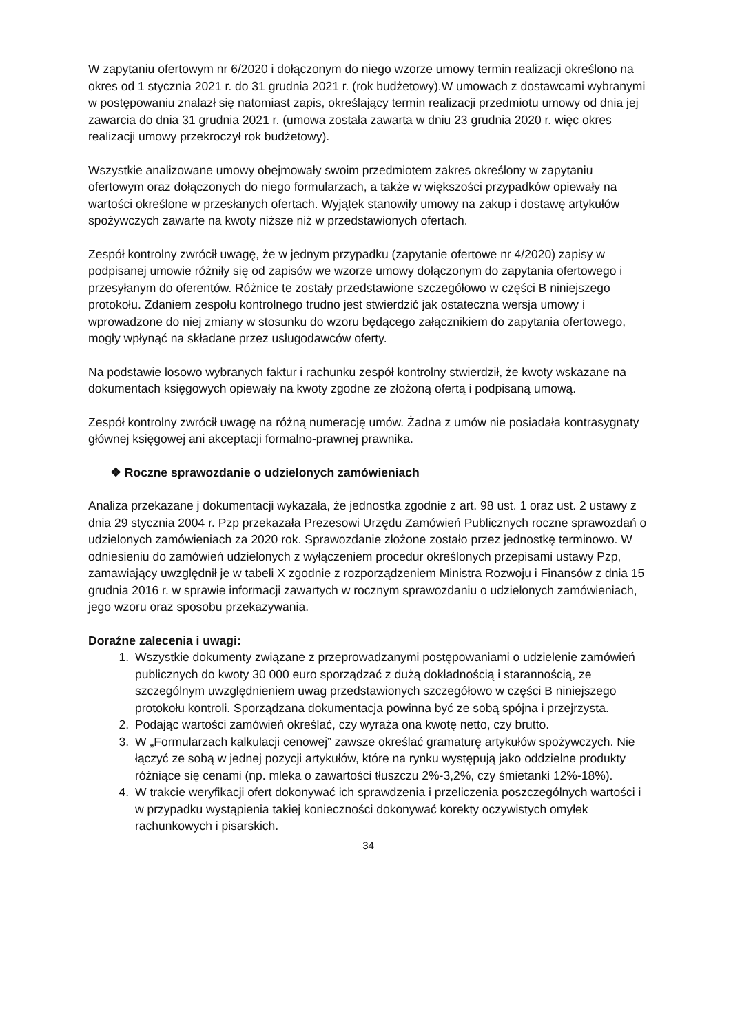W zapytaniu ofertowym nr 6/2020 i dołączonym do niego wzorze umowy termin realizacji określono na okres od 1 stycznia 2021 r. do 31 grudnia 2021 r. (rok budżetowy).W umowach z dostawcami wybranymi w postępowaniu znalazł się natomiast zapis, określający termin realizacji przedmiotu umowy od dnia jej zawarcia do dnia 31 grudnia 2021 r. (umowa została zawarta w dniu 23 grudnia 2020 r. więc okres realizacji umowy przekroczył rok budżetowy).
Wszystkie analizowane umowy obejmowały swoim przedmiotem zakres określony w zapytaniu ofertowym oraz dołączonych do niego formularzach, a także w większości przypadków opiewały na wartości określone w przesłanych ofertach. Wyjątek stanowiły umowy na zakup i dostawę artykułów spożywczych zawarte na kwoty niższe niż w przedstawionych ofertach.
Zespół kontrolny zwrócił uwagę, że w jednym przypadku (zapytanie ofertowe nr 4/2020) zapisy w podpisanej umowie różniły się od zapisów we wzorze umowy dołączonym do zapytania ofertowego i przesyłanym do oferentów. Różnice te zostały przedstawione szczegółowo w części B niniejszego protokołu. Zdaniem zespołu kontrolnego trudno jest stwierdzić jak ostateczna wersja umowy i wprowadzone do niej zmiany w stosunku do wzoru będącego załącznikiem do zapytania ofertowego, mogły wpłynąć na składane przez usługodawców oferty.
Na podstawie losowo wybranych faktur i rachunku zespół kontrolny stwierdził, że kwoty wskazane na dokumentach księgowych opiewały na kwoty zgodne ze złożoną ofertą i podpisaną umową.
Zespół kontrolny zwrócił uwagę na różną numerację umów. Żadna z umów nie posiadała kontrasygnaty głównej księgowej ani akceptacji formalno-prawnej prawnika.
❖ Roczne sprawozdanie o udzielonych zamówieniach
Analiza przekazane j dokumentacji wykazała, że jednostka zgodnie z art. 98 ust. 1 oraz ust. 2 ustawy z dnia 29 stycznia 2004 r. Pzp przekazała Prezesowi Urzędu Zamówień Publicznych roczne sprawozdań o udzielonych zamówieniach za 2020 rok. Sprawozdanie złożone zostało przez jednostkę terminowo. W odniesieniu do zamówień udzielonych z wyłączeniem procedur określonych przepisami ustawy Pzp, zamawiający uwzględnił je w tabeli X zgodnie z rozporządzeniem Ministra Rozwoju i Finansów z dnia 15 grudnia 2016 r. w sprawie informacji zawartych w rocznym sprawozdaniu o udzielonych zamówieniach, jego wzoru oraz sposobu przekazywania.
Doraźne zalecenia i uwagi:
1. Wszystkie dokumenty związane z przeprowadzanymi postępowaniami o udzielenie zamówień publicznych do kwoty 30 000 euro sporządzać z dużą dokładnością i starannością, ze szczególnym uwzględnieniem uwag przedstawionych szczegółowo w części B niniejszego protokołu kontroli. Sporządzana dokumentacja powinna być ze sobą spójna i przejrzysta.
2. Podając wartości zamówień określać, czy wyraża ona kwotę netto, czy brutto.
3. W „Formularzach kalkulacji cenowej” zawsze określać gramaturę artykułów spożywczych. Nie łączyć ze sobą w jednej pozycji artykułów, które na rynku występują jako oddzielne produkty różniące się cenami (np. mleka o zawartości tłuszczu 2%-3,2%, czy śmietanki 12%-18%).
4. W trakcie weryfikacji ofert dokonywać ich sprawdzenia i przeliczenia poszczególnych wartości i w przypadku wystąpienia takiej konieczności dokonywać korekty oczywistych omyłek rachunkowych i pisarskich.
34